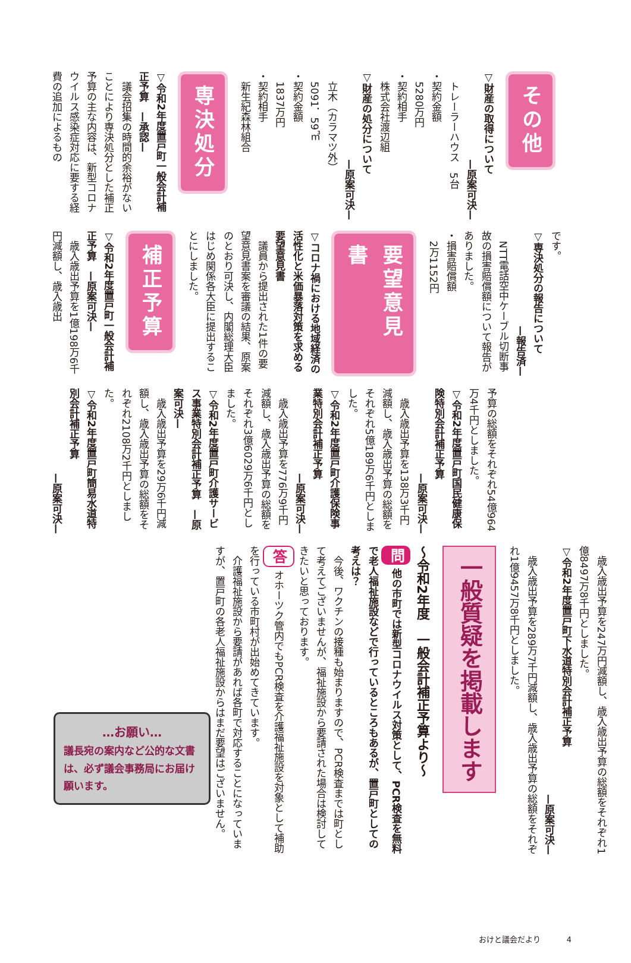その他
▽財産の取得について
—原案可決—
トレーラーハウス　5台
・契約金額
5280万円
・契約相手
株式会社渡辺組
▽財産の処分について
—原案可決—
立木（カラマツ外）
5091．59㎥
・契約金額
1837万円
・契約相手
新生紀森林組合
専決処分
▽令和2年度置戸町一般会計補正予算　—承認—
議会招集の時間的余裕がないことにより専決処分とした補正予算の主な内容は、新型コロナウイルス感染症対応に要する経費の追加によるもの
です。
▽専決処分の報告について
—報告済—
NTT電話空中ケーブル切断事故の損害賠償額について報告がありました。
・損害賠償額
2万1152円
要望意見書
▽コロナ禍における地域経済の活性化と米価暴落対策を求める要望意見書
議員から提出された1件の要望意見書案を審議の結果、原案のとおり可決し、内閣総理大臣はじめ関係各大臣に提出することにしました。
補正予算
▽令和2年度置戸町一般会計補正予算　—原案可決—
歳入歳出予算を1億198万6千円減額し、歳入歳出
予算の総額をそれぞれ54億964万4千円としました。
▽令和2年度置戸町国民健康保険特別会計補正予算
—原案可決—
歳入歳出予算を138万3千円減額し、歳入歳出予算の総額をそれぞれ5億189万6千円としました。
▽令和2年度置戸町介護保険事業特別会計補正予算
—原案可決—
歳入歳出予算を776万9千円減額し、歳入歳出予算の総額をそれぞれ3億6029万6千円としました。
▽令和2年度置戸町介護サービス事業特別会計補正予算　—原案可決—
歳入歳出予算を29万6千円減額し、歳入歳出予算の総額をそれぞれ2108万2千円としました。
▽令和2年度置戸町簡易水道特別会計補正予算
—原案可決—
歳入歳出予算を247万円減額し、歳入歳出予算の総額をそれぞれ1億8497万8千円としました。
▽令和2年度置戸町下水道特別会計補正予算
—原案可決—
歳入歳出予算を289万7千円減額し、歳入歳出予算の総額をそれぞれ1億9457万8千円としました。
一般質疑を掲載します
〜令和2年度　一般会計補正予算より〜
問 他の市町では新型コロナウイルス対策として、PCR検査を無料で老人福祉施設などで行っているところもあるが、置戸町としての考えは？
今後、ワクチンの接種も始まりますので、PCR検査までは町として考えてございませんが、福祉施設から要請された場合は検討してきたいと思っております。
答 オホーツク管内でもPCR検査を介護福祉施設を対象として補助を行っている市町村が出始めてきています。
介護福祉施設から要請があれば各町で対応することになっていますが、置戸町の各老人福祉施設からはまだ要望はございません。
…お願い…
議長宛の案内など公的な文書は、必ず議会事務局にお届け願います。
おけと議会だより 4